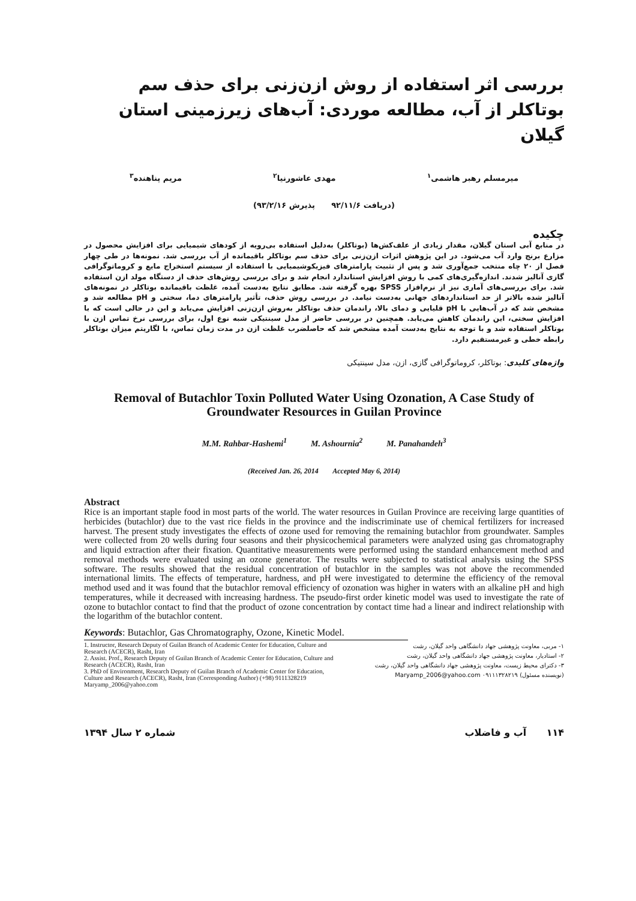بررسی اثر استفاده از روش ازن‌زنی برای حذف سم بوتاکلر از آب، مطالعه موردی: آب‌های زیرزمینی استان گیلان
میرمسلم رهبر هاشمی<sup>۱</sup> مهدی عاشورنیا<sup>۲</sup> مریم پناهنده<sup>۳</sup>
(دریافت ۹۲/۱۱/۶ پذیرش ۹۳/۲/۱۶)
چکیده
در منابع آبی استان گیلان، مقدار زیادی از علف‌کش‌ها (بوتاکلر) به‌دلیل استفاده بی‌رویه از کودهای شیمیایی برای افزایش محصول در مزارع برنج وارد آب می‌شود. در این پژوهش اثرات ازن‌زنی برای حذف سم بوتاکلر باقیمانده از آب بررسی شد. نمونه‌ها در طی چهار فصل از ۲۰ چاه منتخب جمع‌آوری شد و پس از تثبیت پارامترهای فیزیکوشیمیایی با استفاده از سیستم استخراج مایع و کروماتوگرافی گازی آنالیز شدند. اندازه‌گیری‌های کمی با روش افزایش استاندارد انجام شد و برای بررسی روش‌های حذف از دستگاه مولد ازن استفاده شد. برای بررسی‌های آماری نیز از نرم‌افزار SPSS بهره گرفته شد. مطابق نتایج به‌دست آمده، غلظت باقیمانده بوتاکلر در نمونه‌های آنالیز شده بالاتر از حد استانداردهای جهانی به‌دست نیامد. در بررسی روش حذف، تأثیر پارامترهای دما، سختی و pH مطالعه شد و مشخص شد که در آب‌هایی با pH قلیایی و دمای بالا، راندمان حذف بوتاکلر به‌روش ازن‌زنی افزایش می‌یابد و این در حالی است که با افزایش سختی، این راندمان کاهش می‌یابد. همچنین در بررسی حاضر از مدل سینتیکی شبه نوع اول، برای بررسی نرخ تماس ازن با بوتاکلر استفاده شد و با توجه به نتایج به‌دست آمده مشخص شد که حاصلضرب غلظت ازن در مدت زمان تماس، با لگاریتم میزان بوتاکلر رابطه خطی و غیرمستقیم دارد.
واژه‌های کلیدی: بوتاکلر، کروماتوگرافی گازی، ازن، مدل سینتیکی
Removal of Butachlor Toxin Polluted Water Using Ozonation, A Case Study of Groundwater Resources in Guilan Province
M.M. Rahbar-Hashemi<sup>1</sup> M. Ashournia<sup>2</sup> M. Panahandeh<sup>3</sup>
(Received Jan. 26, 2014 Accepted May 6, 2014)
Abstract
Rice is an important staple food in most parts of the world. The water resources in Guilan Province are receiving large quantities of herbicides (butachlor) due to the vast rice fields in the province and the indiscriminate use of chemical fertilizers for increased harvest. The present study investigates the effects of ozone used for removing the remaining butachlor from groundwater. Samples were collected from 20 wells during four seasons and their physicochemical parameters were analyzed using gas chromatography and liquid extraction after their fixation. Quantitative measurements were performed using the standard enhancement method and removal methods were evaluated using an ozone generator. The results were subjected to statistical analysis using the SPSS software. The results showed that the residual concentration of butachlor in the samples was not above the recommended international limits. The effects of temperature, hardness, and pH were investigated to determine the efficiency of the removal method used and it was found that the butachlor removal efficiency of ozonation was higher in waters with an alkaline pH and high temperatures, while it decreased with increasing hardness. The pseudo-first order kinetic model was used to investigate the rate of ozone to butachlor contact to find that the product of ozone concentration by contact time had a linear and indirect relationship with the logarithm of the butachlor content.
Keywords: Butachlor, Gas Chromatography, Ozone, Kinetic Model.
1. Instructor, Research Deputy of Guilan Branch of Academic Center for Education, Culture and Research (ACECR), Rasht, Iran
2. Assist. Prof., Research Deputy of Guilan Branch of Academic Center for Education, Culture and Research (ACECR), Rasht, Iran
3. PhD of Environment, Research Deputy of Guilan Branch of Academic Center for Education, Culture and Research (ACECR), Rasht, Iran (Corresponding Author) (+98) 9111328219 Maryamp_2006@yahoo.com
۱- مربی، معاونت پژوهشی جهاد دانشگاهی واحد گیلان، رشت
۲- استادیار، معاونت پژوهشی جهاد دانشگاهی واحد گیلان، رشت
۳- دکترای محیط زیست، معاونت پژوهشی جهاد دانشگاهی واحد گیلان، رشت
(نویسنده مسئول) ۰۹۱۱۱۳۲۸۲۱۹ Maryamp_2006@yahoo.com
۱۱۴ آب و فاضلاب شماره ۲ سال ۱۳۹۴